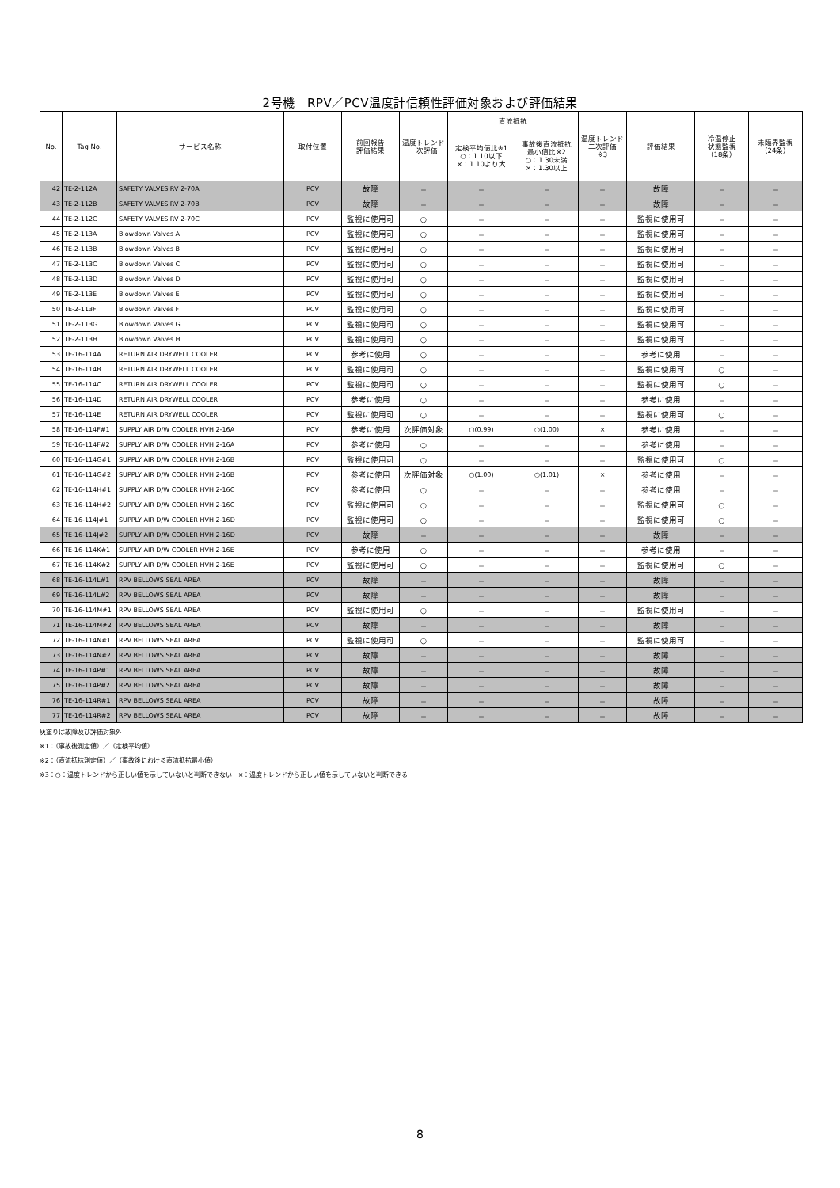2号機　RPV／PCV温度計信頼性評価対象および評価結果
| No. | Tag No. | サービス名称 | 取付位置 | 前回報告 評価結果 | 温度トレンド 一次評価 | 直流抵抗 | | 温度トレンド 二次評価 ※3 | 評価結果 | 冷温停止 状態監視 （18条） | 未臨界監視 （24条） |
| --- | --- | --- | --- | --- | --- | --- | --- | --- | --- | --- | --- |
| | | | | | | 定検平均値比※1 ○：1.10以下 ×：1.10より大 | 事故後直流抵抗 最小値比※2 ○：1.30未満 ×：1.30以上 | | | | |
| 42 | TE-2-112A | SAFETY VALVES RV 2-70A | PCV | 故障 | － | － | － | － | 故障 | － | － |
| 43 | TE-2-112B | SAFETY VALVES RV 2-70B | PCV | 故障 | － | － | － | － | 故障 | － | － |
| 44 | TE-2-112C | SAFETY VALVES RV 2-70C | PCV | 監視に使用可 | ○ | － | － | － | 監視に使用可 | － | － |
| 45 | TE-2-113A | Blowdown Valves A | PCV | 監視に使用可 | ○ | － | － | － | 監視に使用可 | － | － |
| 46 | TE-2-113B | Blowdown Valves B | PCV | 監視に使用可 | ○ | － | － | － | 監視に使用可 | － | － |
| 47 | TE-2-113C | Blowdown Valves C | PCV | 監視に使用可 | ○ | － | － | － | 監視に使用可 | － | － |
| 48 | TE-2-113D | Blowdown Valves D | PCV | 監視に使用可 | ○ | － | － | － | 監視に使用可 | － | － |
| 49 | TE-2-113E | Blowdown Valves E | PCV | 監視に使用可 | ○ | － | － | － | 監視に使用可 | － | － |
| 50 | TE-2-113F | Blowdown Valves F | PCV | 監視に使用可 | ○ | － | － | － | 監視に使用可 | － | － |
| 51 | TE-2-113G | Blowdown Valves G | PCV | 監視に使用可 | ○ | － | － | － | 監視に使用可 | － | － |
| 52 | TE-2-113H | Blowdown Valves H | PCV | 監視に使用可 | ○ | － | － | － | 監視に使用可 | － | － |
| 53 | TE-16-114A | RETURN AIR DRYWELL COOLER | PCV | 参考に使用 | ○ | － | － | － | 参考に使用 | － | － |
| 54 | TE-16-114B | RETURN AIR DRYWELL COOLER | PCV | 監視に使用可 | ○ | － | － | － | 監視に使用可 | ○ | － |
| 55 | TE-16-114C | RETURN AIR DRYWELL COOLER | PCV | 監視に使用可 | ○ | － | － | － | 監視に使用可 | ○ | － |
| 56 | TE-16-114D | RETURN AIR DRYWELL COOLER | PCV | 参考に使用 | ○ | － | － | － | 参考に使用 | － | － |
| 57 | TE-16-114E | RETURN AIR DRYWELL COOLER | PCV | 監視に使用可 | ○ | － | － | － | 監視に使用可 | ○ | － |
| 58 | TE-16-114F#1 | SUPPLY AIR D/W COOLER HVH 2-16A | PCV | 参考に使用 | 次評価対象 | ○(0.99) | ○(1.00) | × | 参考に使用 | － | － |
| 59 | TE-16-114F#2 | SUPPLY AIR D/W COOLER HVH 2-16A | PCV | 参考に使用 | ○ | － | － | － | 参考に使用 | － | － |
| 60 | TE-16-114G#1 | SUPPLY AIR D/W COOLER HVH 2-16B | PCV | 監視に使用可 | ○ | － | － | － | 監視に使用可 | ○ | － |
| 61 | TE-16-114G#2 | SUPPLY AIR D/W COOLER HVH 2-16B | PCV | 参考に使用 | 次評価対象 | ○(1.00) | ○(1.01) | × | 参考に使用 | － | － |
| 62 | TE-16-114H#1 | SUPPLY AIR D/W COOLER HVH 2-16C | PCV | 参考に使用 | ○ | － | － | － | 参考に使用 | － | － |
| 63 | TE-16-114H#2 | SUPPLY AIR D/W COOLER HVH 2-16C | PCV | 監視に使用可 | ○ | － | － | － | 監視に使用可 | ○ | － |
| 64 | TE-16-114J#1 | SUPPLY AIR D/W COOLER HVH 2-16D | PCV | 監視に使用可 | ○ | － | － | － | 監視に使用可 | ○ | － |
| 65 | TE-16-114J#2 | SUPPLY AIR D/W COOLER HVH 2-16D | PCV | 故障 | － | － | － | － | 故障 | － | － |
| 66 | TE-16-114K#1 | SUPPLY AIR D/W COOLER HVH 2-16E | PCV | 参考に使用 | ○ | － | － | － | 参考に使用 | － | － |
| 67 | TE-16-114K#2 | SUPPLY AIR D/W COOLER HVH 2-16E | PCV | 監視に使用可 | ○ | － | － | － | 監視に使用可 | ○ | － |
| 68 | TE-16-114L#1 | RPV BELLOWS SEAL AREA | PCV | 故障 | － | － | － | － | 故障 | － | － |
| 69 | TE-16-114L#2 | RPV BELLOWS SEAL AREA | PCV | 故障 | － | － | － | － | 故障 | － | － |
| 70 | TE-16-114M#1 | RPV BELLOWS SEAL AREA | PCV | 監視に使用可 | ○ | － | － | － | 監視に使用可 | － | － |
| 71 | TE-16-114M#2 | RPV BELLOWS SEAL AREA | PCV | 故障 | － | － | － | － | 故障 | － | － |
| 72 | TE-16-114N#1 | RPV BELLOWS SEAL AREA | PCV | 監視に使用可 | ○ | － | － | － | 監視に使用可 | － | － |
| 73 | TE-16-114N#2 | RPV BELLOWS SEAL AREA | PCV | 故障 | － | － | － | － | 故障 | － | － |
| 74 | TE-16-114P#1 | RPV BELLOWS SEAL AREA | PCV | 故障 | － | － | － | － | 故障 | － | － |
| 75 | TE-16-114P#2 | RPV BELLOWS SEAL AREA | PCV | 故障 | － | － | － | － | 故障 | － | － |
| 76 | TE-16-114R#1 | RPV BELLOWS SEAL AREA | PCV | 故障 | － | － | － | － | 故障 | － | － |
| 77 | TE-16-114R#2 | RPV BELLOWS SEAL AREA | PCV | 故障 | － | － | － | － | 故障 | － | － |
灰塗りは故障及び評価対象外
※1：（事故後測定値）／（定検平均値）
※2：（直流抵抗測定値）／（事故後における直流抵抗最小値）
※3：○：温度トレンドから正しい値を示していないと判断できない　×：温度トレンドから正しい値を示していないと判断できる
8